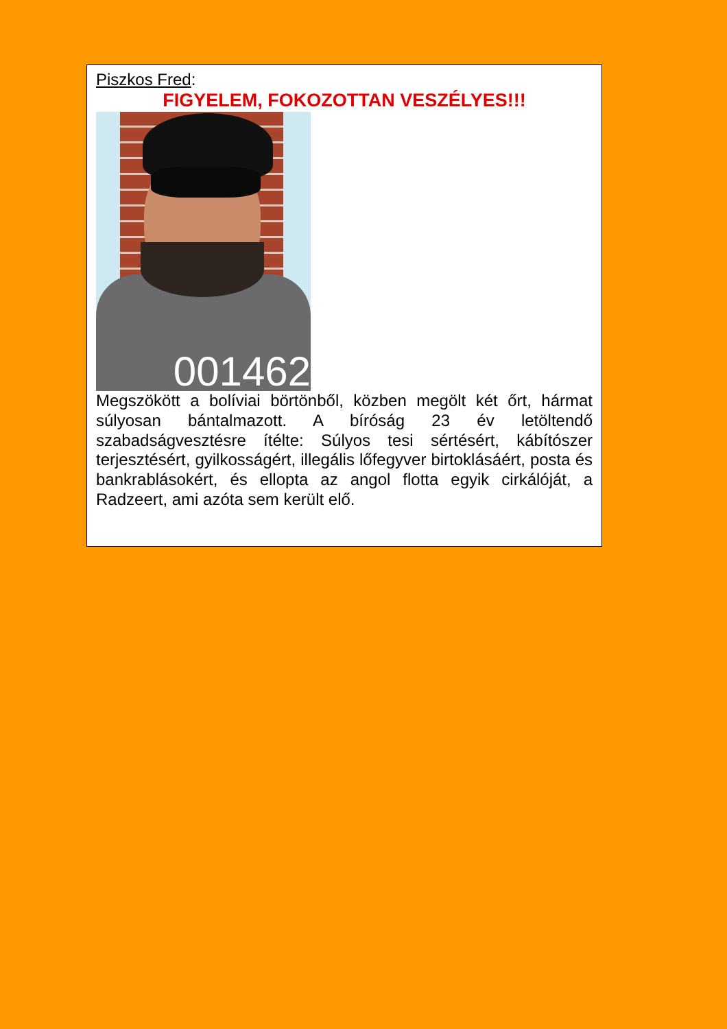Piszkos Fred:
FIGYELEM, FOKOZOTTAN VESZÉLYES!!!
001462
Megszökött a bolíviai börtönből, közben megölt két őrt, hármat súlyosan bántalmazott. A bíróság 23 év letöltendő szabadságvesztésre ítélte: Súlyos tesi sértésért, kábítószer terjesztésért, gyilkosságért, illegális lőfegyver birtoklásáért, posta és bankrablásokért, és ellopta az angol flotta egyik cirkálóját, a Radzeert, ami azóta sem került elő.